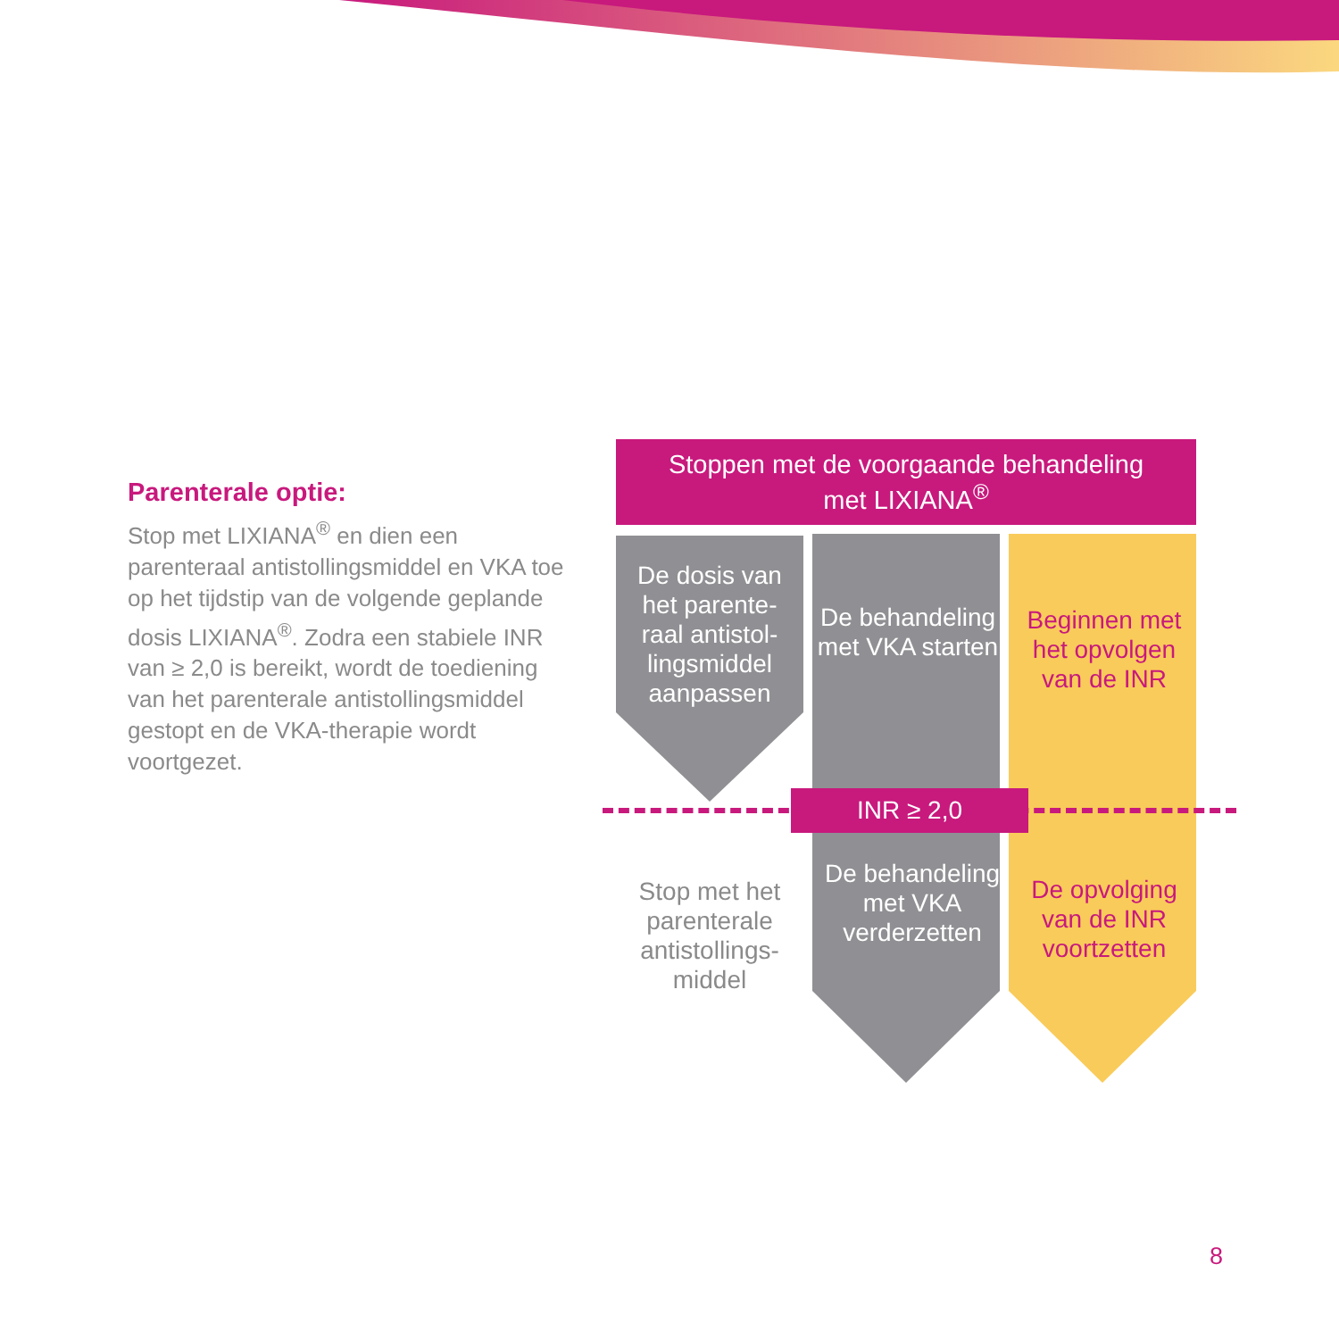Parenterale optie:
Stop met LIXIANA<sup>®</sup> en dien een parenteraal antistollingsmiddel en VKA toe op het tijdstip van de volgende geplande dosis LIXIANA<sup>®</sup>. Zodra een stabiele INR van ≥ 2,0 is bereikt, wordt de toediening van het parenterale antistollingsmiddel gestopt en de VKA-therapie wordt voortgezet.
Stoppen met de voorgaande behandeling
met LIXIANA<sup>®</sup>
De dosis van het parente-raal antistol-lingsmiddel aanpassen
De behandeling met VKA starten
Beginnen met het opvolgen van de INR
INR ≥ 2,0
Stop met het parenterale antistollings-middel
De behandeling met VKA verderzetten
De opvolging van de INR voortzetten
8